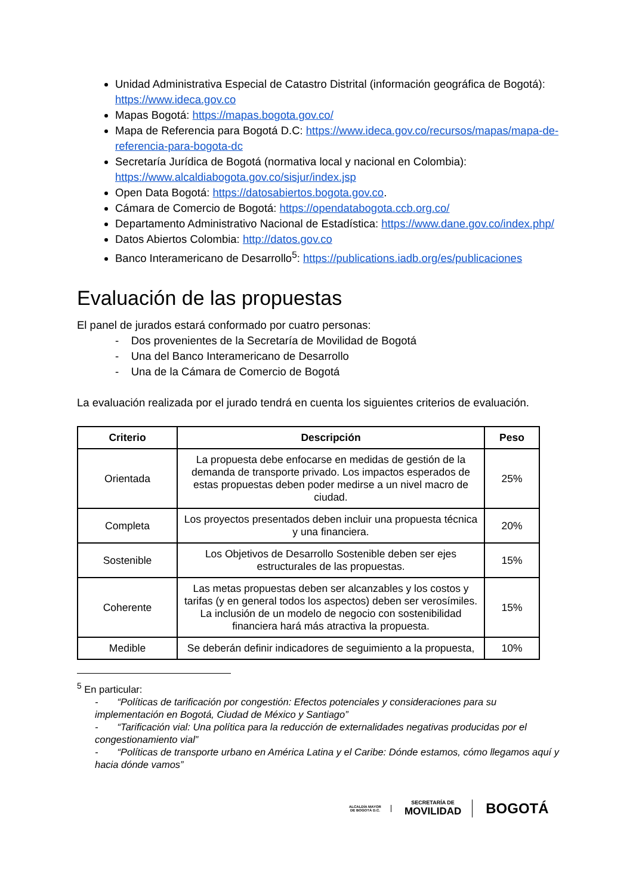Unidad Administrativa Especial de Catastro Distrital (información geográfica de Bogotá): https://www.ideca.gov.co
Mapas Bogotá: https://mapas.bogota.gov.co/
Mapa de Referencia para Bogotá D.C: https://www.ideca.gov.co/recursos/mapas/mapa-de-referencia-para-bogota-dc
Secretaría Jurídica de Bogotá (normativa local y nacional en Colombia): https://www.alcaldiabogota.gov.co/sisjur/index.jsp
Open Data Bogotá: https://datosabiertos.bogota.gov.co.
Cámara de Comercio de Bogotá: https://opendatabogota.ccb.org.co/
Departamento Administrativo Nacional de Estadística: https://www.dane.gov.co/index.php/
Datos Abiertos Colombia: http://datos.gov.co
Banco Interamericano de Desarrollo<sup>5</sup>: https://publications.iadb.org/es/publicaciones
Evaluación de las propuestas
El panel de jurados estará conformado por cuatro personas:
- Dos provenientes de la Secretaría de Movilidad de Bogotá
- Una del Banco Interamericano de Desarrollo
- Una de la Cámara de Comercio de Bogotá
La evaluación realizada por el jurado tendrá en cuenta los siguientes criterios de evaluación.
| Criterio | Descripción | Peso |
| --- | --- | --- |
| Orientada | La propuesta debe enfocarse en medidas de gestión de la demanda de transporte privado. Los impactos esperados de estas propuestas deben poder medirse a un nivel macro de ciudad. | 25% |
| Completa | Los proyectos presentados deben incluir una propuesta técnica y una financiera. | 20% |
| Sostenible | Los Objetivos de Desarrollo Sostenible deben ser ejes estructurales de las propuestas. | 15% |
| Coherente | Las metas propuestas deben ser alcanzables y los costos y tarifas (y en general todos los aspectos) deben ser verosímiles. La inclusión de un modelo de negocio con sostenibilidad financiera hará más atractiva la propuesta. | 15% |
| Medible | Se deberán definir indicadores de seguimiento a la propuesta, | 10% |
<sup>5</sup> En particular:
- “Políticas de tarificación por congestión: Efectos potenciales y consideraciones para su implementación en Bogotá, Ciudad de México y Santiago”
- “Tarificación vial: Una política para la reducción de externalidades negativas producidas por el congestionamiento vial”
- “Políticas de transporte urbano en América Latina y el Caribe: Dónde estamos, cómo llegamos aquí y hacia dónde vamos”
ALCALDÍA MAYOR
DE BOGOTÁ D.C.
SECRETARÍA DE
MOVILIDAD
BOGOTÁ